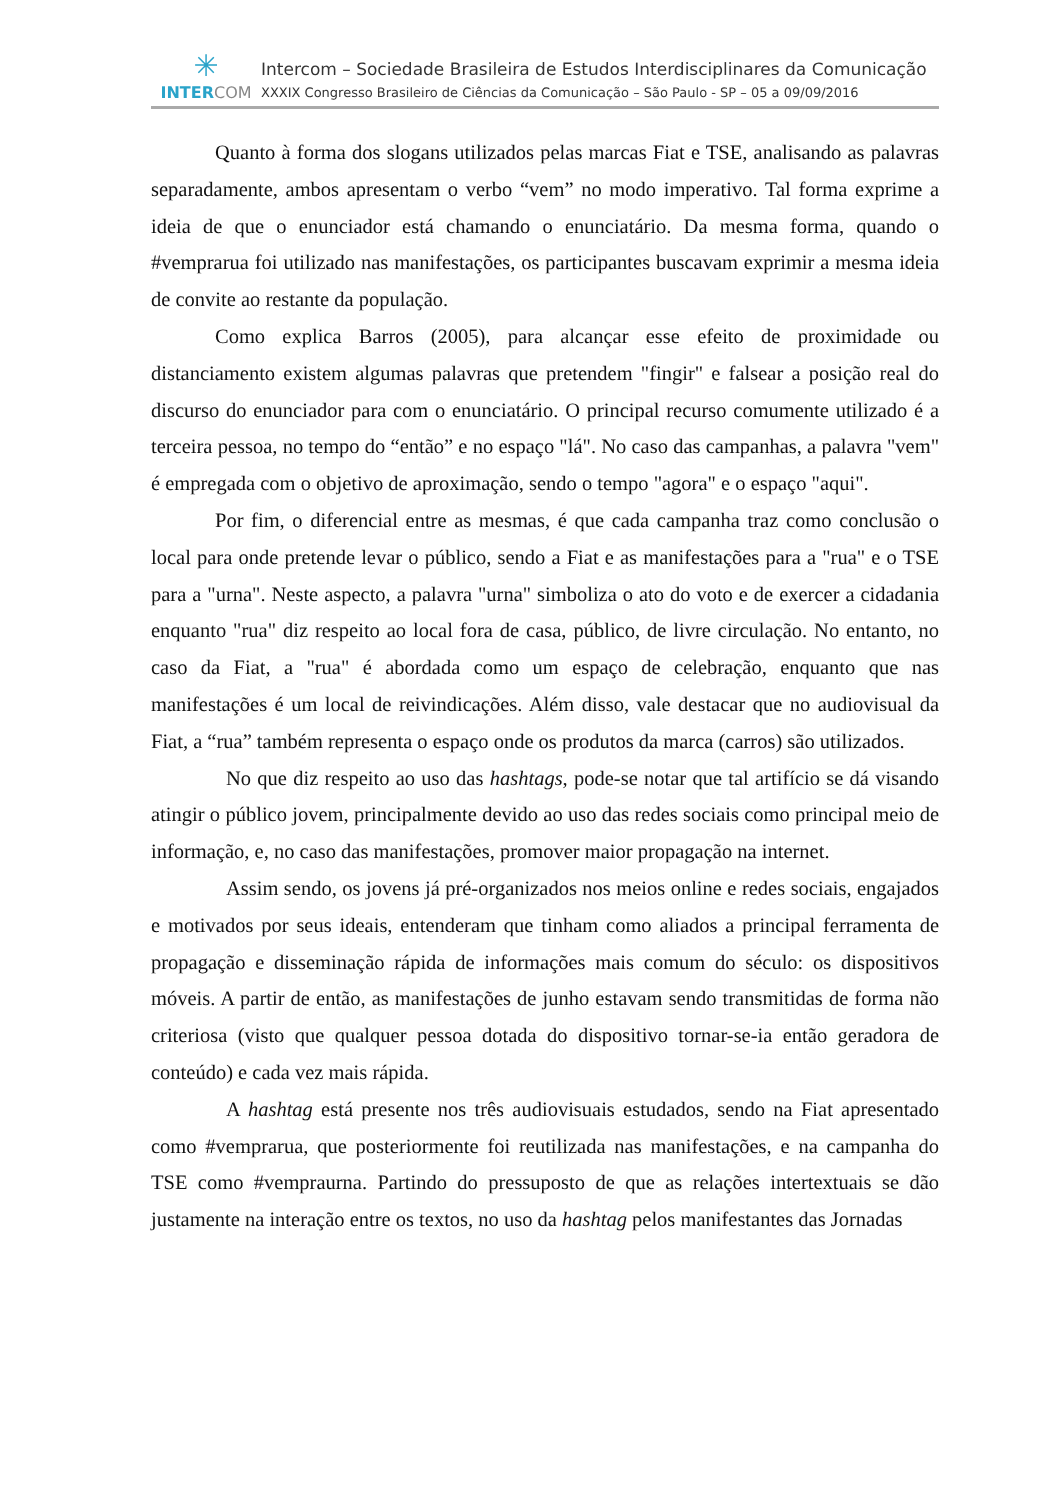✳
INTER COM
Intercom – Sociedade Brasileira de Estudos Interdisciplinares da Comunicação
XXXIX Congresso Brasileiro de Ciências da Comunicação – São Paulo - SP – 05 a 09/09/2016
Quanto à forma dos slogans utilizados pelas marcas Fiat e TSE, analisando as palavras separadamente, ambos apresentam o verbo “vem” no modo imperativo. Tal forma exprime a ideia de que o enunciador está chamando o enunciatário. Da mesma forma, quando o #vemprarua foi utilizado nas manifestações, os participantes buscavam exprimir a mesma ideia de convite ao restante da população.
Como explica Barros (2005), para alcançar esse efeito de proximidade ou distanciamento existem algumas palavras que pretendem "fingir" e falsear a posição real do discurso do enunciador para com o enunciatário. O principal recurso comumente utilizado é a terceira pessoa, no tempo do “então” e no espaço "lá". No caso das campanhas, a palavra "vem" é empregada com o objetivo de aproximação, sendo o tempo "agora" e o espaço "aqui".
Por fim, o diferencial entre as mesmas, é que cada campanha traz como conclusão o local para onde pretende levar o público, sendo a Fiat e as manifestações para a "rua" e o TSE para a "urna". Neste aspecto, a palavra "urna" simboliza o ato do voto e de exercer a cidadania enquanto "rua" diz respeito ao local fora de casa, público, de livre circulação. No entanto, no caso da Fiat, a "rua" é abordada como um espaço de celebração, enquanto que nas manifestações é um local de reivindicações. Além disso, vale destacar que no audiovisual da Fiat, a “rua” também representa o espaço onde os produtos da marca (carros) são utilizados.
No que diz respeito ao uso das hashtags, pode-se notar que tal artifício se dá visando atingir o público jovem, principalmente devido ao uso das redes sociais como principal meio de informação, e, no caso das manifestações, promover maior propagação na internet.
Assim sendo, os jovens já pré-organizados nos meios online e redes sociais, engajados e motivados por seus ideais, entenderam que tinham como aliados a principal ferramenta de propagação e disseminação rápida de informações mais comum do século: os dispositivos móveis. A partir de então, as manifestações de junho estavam sendo transmitidas de forma não criteriosa (visto que qualquer pessoa dotada do dispositivo tornar-se-ia então geradora de conteúdo) e cada vez mais rápida.
A hashtag está presente nos três audiovisuais estudados, sendo na Fiat apresentado como #vemprarua, que posteriormente foi reutilizada nas manifestações, e na campanha do TSE como #vempraurna. Partindo do pressuposto de que as relações intertextuais se dão justamente na interação entre os textos, no uso da hashtag pelos manifestantes das Jornadas